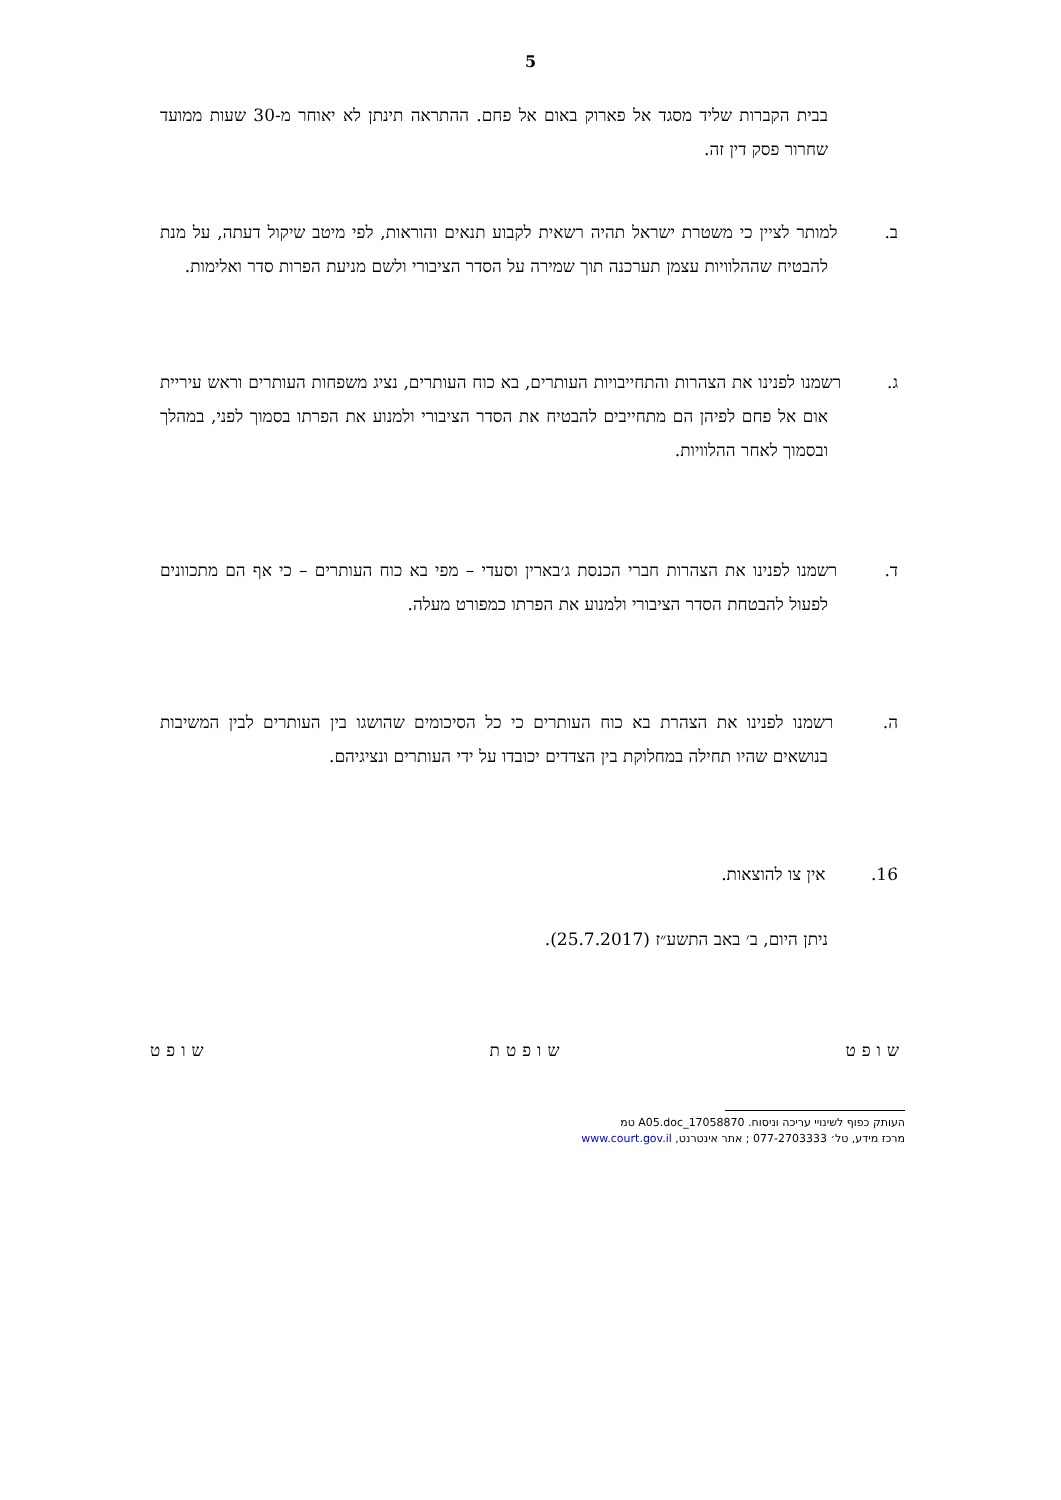5
בבית הקברות שליד מסגד אל פארוק באום אל פחם. ההתראה תינתן לא יאוחר מ-30 שעות ממועד שחרור פסק דין זה.
ב. למותר לציין כי משטרת ישראל תהיה רשאית לקבוע תנאים והוראות, לפי מיטב שיקול דעתה, על מנת להבטיח שההלוויות עצמן תערכנה תוך שמירה על הסדר הציבורי ולשם מניעת הפרות סדר ואלימות.
ג. רשמנו לפנינו את הצהרות והתחייבויות העותרים, בא כוח העותרים, נציג משפחות העותרים וראש עיריית אום אל פחם לפיהן הם מתחייבים להבטיח את הסדר הציבורי ולמנוע את הפרתו בסמוך לפני, במהלך ובסמוך לאחר ההלוויות.
ד. רשמנו לפנינו את הצהרות חברי הכנסת ג׳בארין וסעדי – מפי בא כוח העותרים – כי אף הם מתכוונים לפעול להבטחת הסדר הציבורי ולמנוע את הפרתו כמפורט מעלה.
ה. רשמנו לפנינו את הצהרת בא כוח העותרים כי כל הסיכומים שהושגו בין העותרים לבין המשיבות בנושאים שהיו תחילה במחלוקת בין הצדדים יכובדו על ידי העותרים ונציגיהם.
16. אין צו להוצאות.
ניתן היום, ב׳ באב התשע״ז (25.7.2017).
שופט שופטת שופט
העותק כפוף לשינויי עריכה וניסוח. 17058870_A05.doc טמ
מרכז מידע, טל׳ 077-2703333 ; אתר אינטרנט, www.court.gov.il